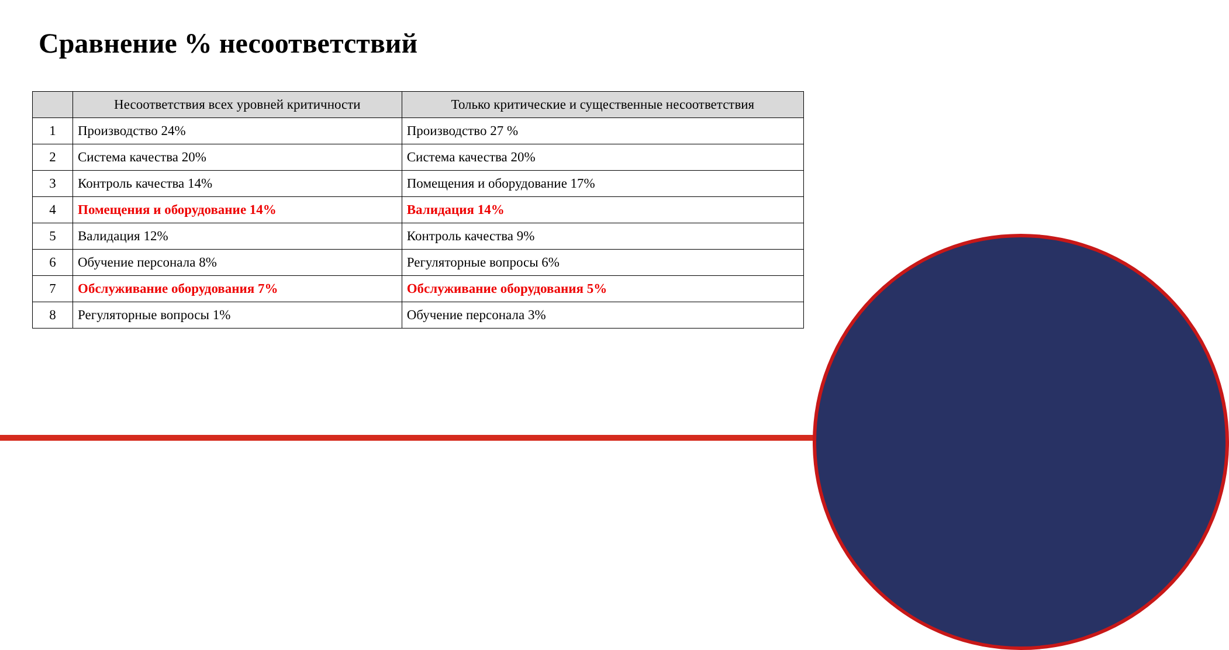Сравнение % несоответствий
| | Несоответствия всех уровней критичности | Только критические и существенные несоответствия |
| --- | --- | --- |
| 1 | Производство 24% | Производство 27 % |
| 2 | Система качества 20% | Система качества 20% |
| 3 | Контроль качества 14% | Помещения и оборудование 17% |
| 4 | Помещения и оборудование 14% | Валидация 14% |
| 5 | Валидация 12% | Контроль качества 9% |
| 6 | Обучение персонала 8% | Регуляторные вопросы 6% |
| 7 | Обслуживание оборудования 7% | Обслуживание оборудования 5% |
| 8 | Регуляторные вопросы 1% | Обучение персонала 3% |